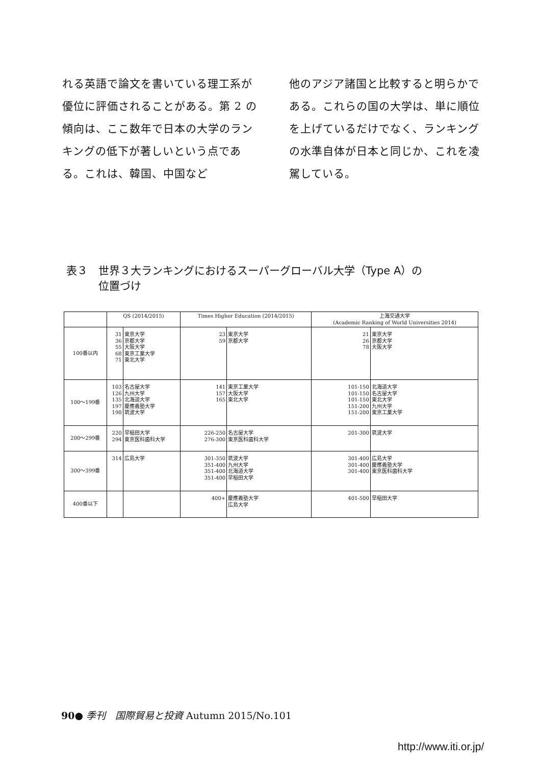れる英語で論文を書いている理工系が優位に評価されることがある。第 2 の傾向は、ここ数年で日本の大学のランキングの低下が著しいという点である。これは、韓国、中国など
他のアジア諸国と比較すると明らかである。これらの国の大学は、単に順位を上げているだけでなく、ランキングの水準自体が日本と同じか、これを凌駕している。
表３　世界３大ランキングにおけるスーパーグローバル大学（Type A）の
　　　位置づけ
| | QS (2014/2015) | | Times Higher Education (2014/2015) | | 上海交通大学 (Academic Ranking of World Universities 2014) | |
| --- | --- | --- | --- | --- | --- | --- |
| 100番以内 | 31 36 55 68 71 | 東京大学 京都大学 大阪大学 東京工業大学 東北大学 | 23 59 | 東京大学 京都大学 | 21 26 78 | 東京大学 京都大学 大阪大学 |
| 100〜199番 | 103 126 135 197 198 | 名古屋大学 九州大学 北海道大学 慶應義塾大学 筑波大学 | 141 157 165 | 東京工業大学 大阪大学 東北大学 | 101-150 101-150 101-150 151-200 151-200 | 北海道大学 名古屋大学 東北大学 九州大学 東京工業大学 |
| 200〜299番 | 220 294 | 早稲田大学 東京医科歯科大学 | 226-250 276-300 | 名古屋大学 東京医科歯科大学 | 201-300 | 筑波大学 |
| 300〜399番 | 314 | 広島大学 | 301-350 351-400 351-400 351-400 | 筑波大学 九州大学 北海道大学 早稲田大学 | 301-400 301-400 301-400 | 広島大学 慶應義塾大学 東京医科歯科大学 |
| 400番以下 | | | 400+ | 慶應義塾大学 広島大学 | 401-500 | 早稲田大学 |
90● 季刊　国際貿易と投資 Autumn 2015/No.101
http://www.iti.or.jp/